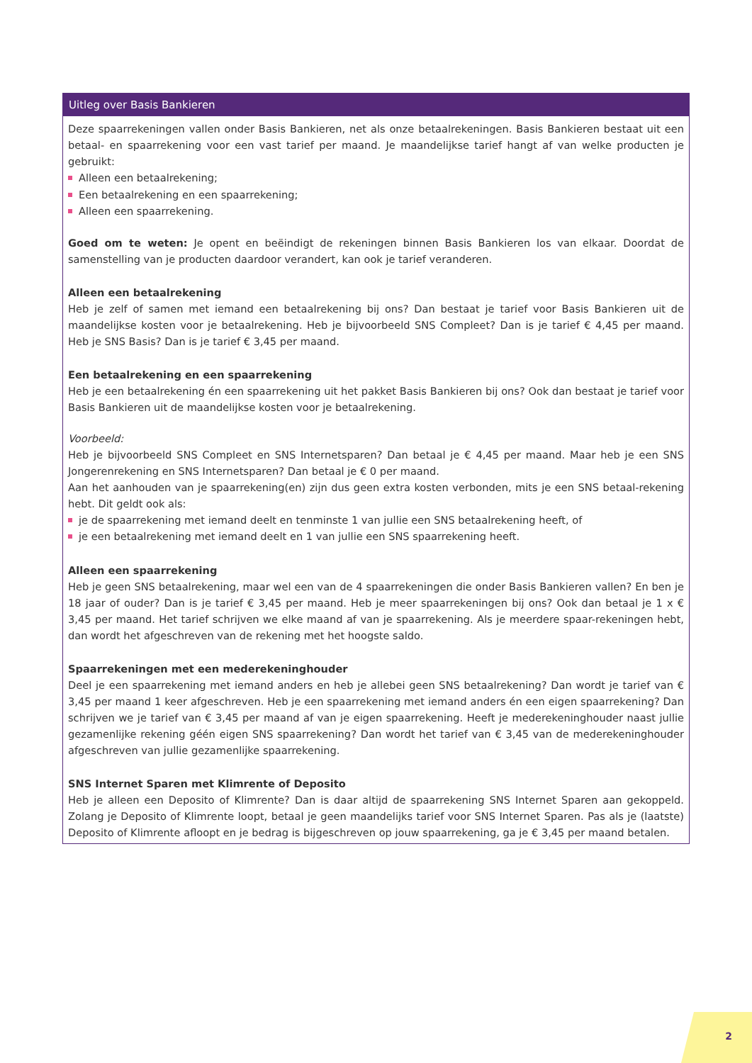Uitleg over Basis Bankieren
Deze spaarrekeningen vallen onder Basis Bankieren, net als onze betaalrekeningen. Basis Bankieren bestaat uit een betaal- en spaarrekening voor een vast tarief per maand. Je maandelijkse tarief hangt af van welke producten je gebruikt:
Alleen een betaalrekening;
Een betaalrekening en een spaarrekening;
Alleen een spaarrekening.
Goed om te weten: Je opent en beëindigt de rekeningen binnen Basis Bankieren los van elkaar. Doordat de samenstelling van je producten daardoor verandert, kan ook je tarief veranderen.
Alleen een betaalrekening
Heb je zelf of samen met iemand een betaalrekening bij ons? Dan bestaat je tarief voor Basis Bankieren uit de maandelijkse kosten voor je betaalrekening. Heb je bijvoorbeeld SNS Compleet? Dan is je tarief € 4,45 per maand. Heb je SNS Basis? Dan is je tarief € 3,45 per maand.
Een betaalrekening en een spaarrekening
Heb je een betaalrekening én een spaarrekening uit het pakket Basis Bankieren bij ons? Ook dan bestaat je tarief voor Basis Bankieren uit de maandelijkse kosten voor je betaalrekening.
Voorbeeld:
Heb je bijvoorbeeld SNS Compleet en SNS Internetsparen? Dan betaal je € 4,45 per maand. Maar heb je een SNS Jongerenrekening en SNS Internetsparen? Dan betaal je € 0 per maand.
Aan het aanhouden van je spaarrekening(en) zijn dus geen extra kosten verbonden, mits je een SNS betaal-rekening hebt. Dit geldt ook als:
je de spaarrekening met iemand deelt en tenminste 1 van jullie een SNS betaalrekening heeft, of
je een betaalrekening met iemand deelt en 1 van jullie een SNS spaarrekening heeft.
Alleen een spaarrekening
Heb je geen SNS betaalrekening, maar wel een van de 4 spaarrekeningen die onder Basis Bankieren vallen? En ben je 18 jaar of ouder? Dan is je tarief € 3,45 per maand. Heb je meer spaarrekeningen bij ons? Ook dan betaal je 1 x € 3,45 per maand. Het tarief schrijven we elke maand af van je spaarrekening. Als je meerdere spaar-rekeningen hebt, dan wordt het afgeschreven van de rekening met het hoogste saldo.
Spaarrekeningen met een mederekeninghouder
Deel je een spaarrekening met iemand anders en heb je allebei geen SNS betaalrekening? Dan wordt je tarief van € 3,45 per maand 1 keer afgeschreven. Heb je een spaarrekening met iemand anders én een eigen spaarrekening? Dan schrijven we je tarief van € 3,45 per maand af van je eigen spaarrekening. Heeft je mederekeninghouder naast jullie gezamenlijke rekening géén eigen SNS spaarrekening? Dan wordt het tarief van € 3,45 van de mederekeninghouder afgeschreven van jullie gezamenlijke spaarrekening.
SNS Internet Sparen met Klimrente of Deposito
Heb je alleen een Deposito of Klimrente? Dan is daar altijd de spaarrekening SNS Internet Sparen aan gekoppeld. Zolang je Deposito of Klimrente loopt, betaal je geen maandelijks tarief voor SNS Internet Sparen. Pas als je (laatste) Deposito of Klimrente afloopt en je bedrag is bijgeschreven op jouw spaarrekening, ga je € 3,45 per maand betalen.
2